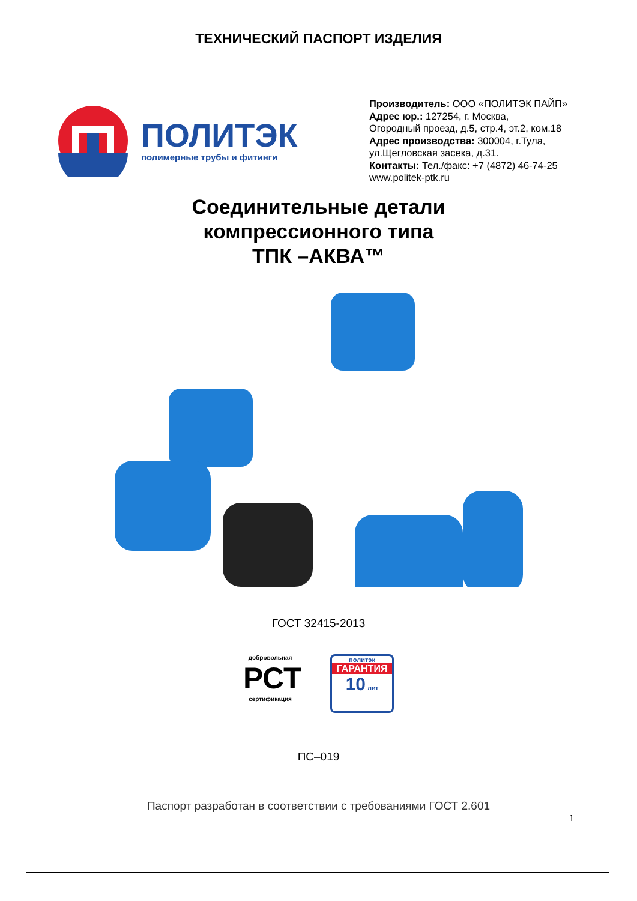ТЕХНИЧЕСКИЙ ПАСПОРТ ИЗДЕЛИЯ
ПОЛИТЭК
полимерные трубы и фитинги
Производитель: ООО «ПОЛИТЭК ПАЙП»
Адрес юр.: 127254, г. Москва,
Огородный проезд, д.5, стр.4, эт.2, ком.18
Адрес производства: 300004, г.Тула,
ул.Щегловская засека, д.31.
Контакты: Тел./факс: +7 (4872) 46-74-25
www.politek-ptk.ru
Соединительные детали
компрессионного типа
ТПК –АКВА™
ГОСТ 32415-2013
добровольная
РСТ
сертификация
политэк
ГАРАНТИЯ
10 лет
ПС–019
Паспорт разработан в соответствии с требованиями ГОСТ 2.601
1